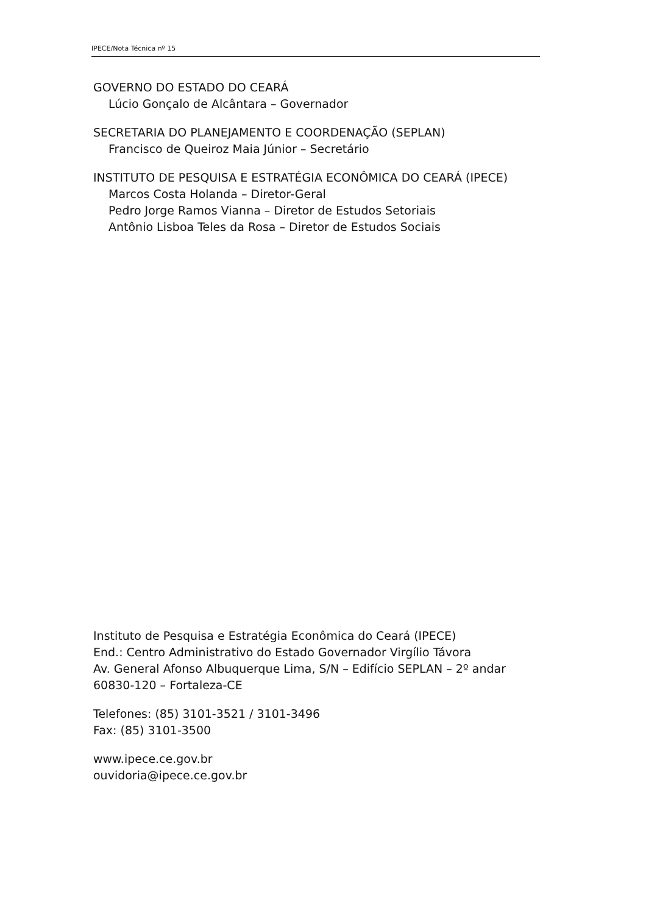IPECE/Nota Técnica nº 15
GOVERNO DO ESTADO DO CEARÁ
Lúcio Gonçalo de Alcântara – Governador
SECRETARIA DO PLANEJAMENTO E COORDENAÇÃO (SEPLAN)
Francisco de Queiroz Maia Júnior – Secretário
INSTITUTO DE PESQUISA E ESTRATÉGIA ECONÔMICA DO CEARÁ (IPECE)
Marcos Costa Holanda – Diretor-Geral
Pedro Jorge Ramos Vianna – Diretor de Estudos Setoriais
Antônio Lisboa Teles da Rosa – Diretor de Estudos Sociais
Instituto de Pesquisa e Estratégia Econômica do Ceará (IPECE)
End.: Centro Administrativo do Estado Governador Virgílio Távora
Av. General Afonso Albuquerque Lima, S/N – Edifício SEPLAN – 2º andar
60830-120 – Fortaleza-CE
Telefones: (85) 3101-3521 / 3101-3496
Fax: (85) 3101-3500
www.ipece.ce.gov.br
ouvidoria@ipece.ce.gov.br